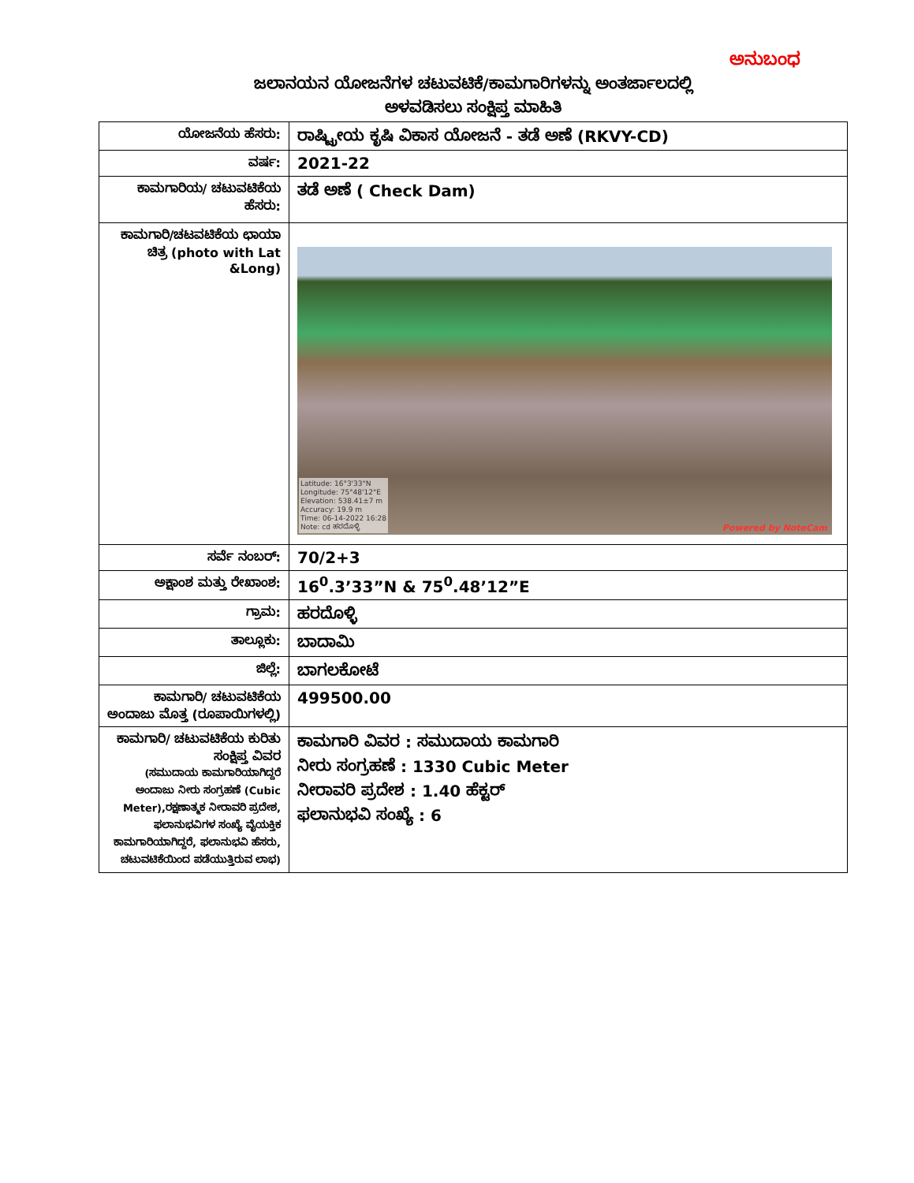ಅನುಬಂಧ
ಜಲಾನಯನ ಯೋಜನೆಗಳ ಚಟುವಟಿಕೆ/ಕಾಮಗಾರಿಗಳನ್ನು ಅಂತರ್ಜಾಲದಲ್ಲಿ
ಅಳವಡಿಸಲು ಸಂಕ್ಷಿಪ್ತ ಮಾಹಿತಿ
| ಯೋಜನೆಯ ಹೆಸರು: | ರಾಷ್ಟ್ರೀಯ ಕೃಷಿ ವಿಕಾಸ ಯೋಜನೆ - ತಡೆ ಅಣೆ (RKVY-CD) |
| ವರ್ಷ: | 2021-22 |
| ಕಾಮಗಾರಿಯ/ ಚಟುವಟಿಕೆಯ ಹೆಸರು: | ತಡೆ ಅಣೆ ( Check Dam) |
| ಕಾಮಗಾರಿ/ಚಟವಟಿಕೆಯ ಛಾಯಾ ಚಿತ್ರ (photo with Lat &Long) | Latitude: 16°3'33"N Longitude: 75°48'12"E Elevation: 538.41±7 m Accuracy: 19.9 m Time: 06-14-2022 16:28 Note: cd ಹರದೊಳ್ಳಿ Powered by NoteCam |
| ಸರ್ವೆ ನಂಬರ್: | 70/2+3 |
| ಅಕ್ಷಾಂಶ ಮತ್ತು ರೇಖಾಂಶ: | 16<sup>0</sup>.3’33”N & 75<sup>0</sup>.48’12”E |
| ಗ್ರಾಮ: | ಹರದೊಳ್ಳಿ |
| ತಾಲ್ಲೂಕು: | ಬಾದಾಮಿ |
| ಜಿಲ್ಲೆ: | ಬಾಗಲಕೋಟೆ |
| ಕಾಮಗಾರಿ/ ಚಟುವಟಿಕೆಯ ಅಂದಾಜು ಮೊತ್ತ (ರೂಪಾಯಿಗಳಲ್ಲಿ) | 499500.00 |
| ಕಾಮಗಾರಿ/ ಚಟುವಟಿಕೆಯ ಕುರಿತು ಸಂಕ್ಷಿಪ್ತ ವಿವರ (ಸಮುದಾಯ ಕಾಮಗಾರಿಯಾಗಿದ್ದರೆ ಅಂದಾಜು ನೀರು ಸಂಗ್ರಹಣೆ (Cubic Meter),ರಕ್ಷಣಾತ್ಮಕ ನೀರಾವರಿ ಪ್ರದೇಶ, ಫಲಾನುಭವಿಗಳ ಸಂಖ್ಯೆ ವೈಯಕ್ತಿಕ ಕಾಮಗಾರಿಯಾಗಿದ್ದರೆ, ಫಲಾನುಭವಿ ಹೆಸರು, ಚಟುವಟಿಕೆಯಿಂದ ಪಡೆಯುತ್ತಿರುವ ಲಾಭ) | ಕಾಮಗಾರಿ ವಿವರ : ಸಮುದಾಯ ಕಾಮಗಾರಿ ನೀರು ಸಂಗ್ರಹಣೆ : 1330 Cubic Meter ನೀರಾವರಿ ಪ್ರದೇಶ : 1.40 ಹೆಕ್ಟರ್ ಫಲಾನುಭವಿ ಸಂಖ್ಯೆ : 6 |